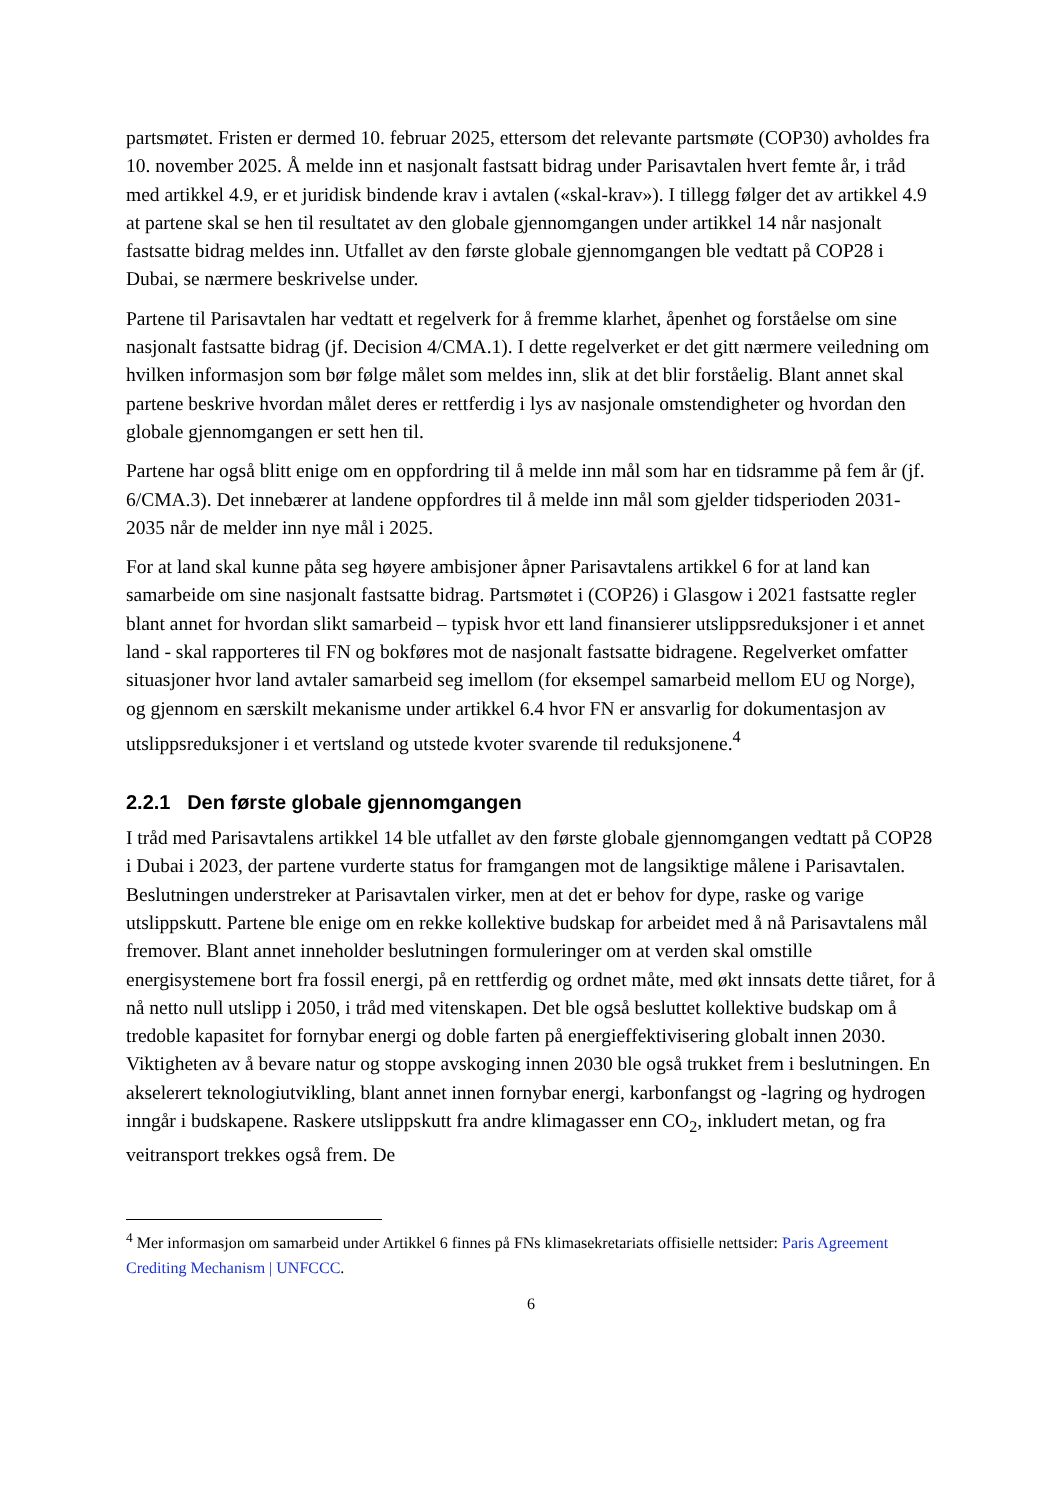partsmøtet. Fristen er dermed 10. februar 2025, ettersom det relevante partsmøte (COP30) avholdes fra 10. november 2025. Å melde inn et nasjonalt fastsatt bidrag under Parisavtalen hvert femte år, i tråd med artikkel 4.9, er et juridisk bindende krav i avtalen («skal-krav»). I tillegg følger det av artikkel 4.9 at partene skal se hen til resultatet av den globale gjennomgangen under artikkel 14 når nasjonalt fastsatte bidrag meldes inn. Utfallet av den første globale gjennomgangen ble vedtatt på COP28 i Dubai, se nærmere beskrivelse under.
Partene til Parisavtalen har vedtatt et regelverk for å fremme klarhet, åpenhet og forståelse om sine nasjonalt fastsatte bidrag (jf. Decision 4/CMA.1). I dette regelverket er det gitt nærmere veiledning om hvilken informasjon som bør følge målet som meldes inn, slik at det blir forståelig. Blant annet skal partene beskrive hvordan målet deres er rettferdig i lys av nasjonale omstendigheter og hvordan den globale gjennomgangen er sett hen til.
Partene har også blitt enige om en oppfordring til å melde inn mål som har en tidsramme på fem år (jf. 6/CMA.3). Det innebærer at landene oppfordres til å melde inn mål som gjelder tidsperioden 2031-2035 når de melder inn nye mål i 2025.
For at land skal kunne påta seg høyere ambisjoner åpner Parisavtalens artikkel 6 for at land kan samarbeide om sine nasjonalt fastsatte bidrag. Partsmøtet i (COP26) i Glasgow i 2021 fastsatte regler blant annet for hvordan slikt samarbeid – typisk hvor ett land finansierer utslippsreduksjoner i et annet land - skal rapporteres til FN og bokføres mot de nasjonalt fastsatte bidragene. Regelverket omfatter situasjoner hvor land avtaler samarbeid seg imellom (for eksempel samarbeid mellom EU og Norge), og gjennom en særskilt mekanisme under artikkel 6.4 hvor FN er ansvarlig for dokumentasjon av utslippsreduksjoner i et vertsland og utstede kvoter svarende til reduksjonene.<sup>4</sup>
2.2.1 Den første globale gjennomgangen
I tråd med Parisavtalens artikkel 14 ble utfallet av den første globale gjennomgangen vedtatt på COP28 i Dubai i 2023, der partene vurderte status for framgangen mot de langsiktige målene i Parisavtalen. Beslutningen understreker at Parisavtalen virker, men at det er behov for dype, raske og varige utslippskutt. Partene ble enige om en rekke kollektive budskap for arbeidet med å nå Parisavtalens mål fremover. Blant annet inneholder beslutningen formuleringer om at verden skal omstille energisystemene bort fra fossil energi, på en rettferdig og ordnet måte, med økt innsats dette tiåret, for å nå netto null utslipp i 2050, i tråd med vitenskapen. Det ble også besluttet kollektive budskap om å tredoble kapasitet for fornybar energi og doble farten på energieffektivisering globalt innen 2030. Viktigheten av å bevare natur og stoppe avskoging innen 2030 ble også trukket frem i beslutningen. En akselerert teknologiutvikling, blant annet innen fornybar energi, karbonfangst og -lagring og hydrogen inngår i budskapene. Raskere utslippskutt fra andre klimagasser enn CO<sub>2</sub>, inkludert metan, og fra veitransport trekkes også frem. De
<sup>4</sup> Mer informasjon om samarbeid under Artikkel 6 finnes på FNs klimasekretariats offisielle nettsider: Paris Agreement Crediting Mechanism | UNFCCC.
6